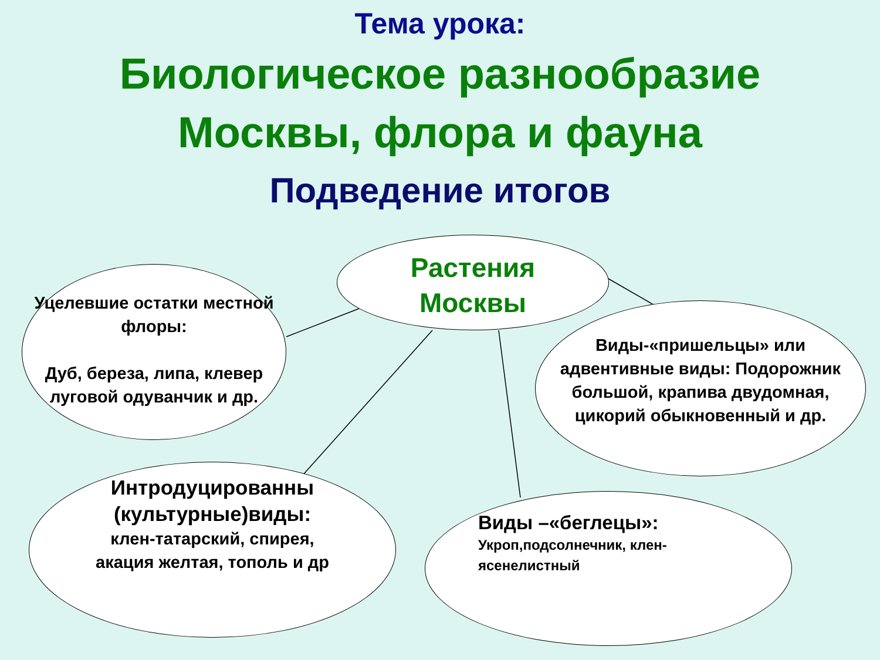Тема урока:
Биологическое разнообразие
Москвы, флора и фауна
Подведение итогов
Растения
Москвы
Уцелевшие остатки местной флоры:
Дуб, береза, липа, клевер луговой одуванчик и др.
Виды-«пришельцы» или адвентивные виды: Подорожник большой, крапива двудомная, цикорий обыкновенный и др.
Интродуцированны (культурные)виды:
клен-татарский, спирея, акация желтая, тополь и др
Виды –«беглецы»:
Укроп,подсолнечник, клен-ясенелистный